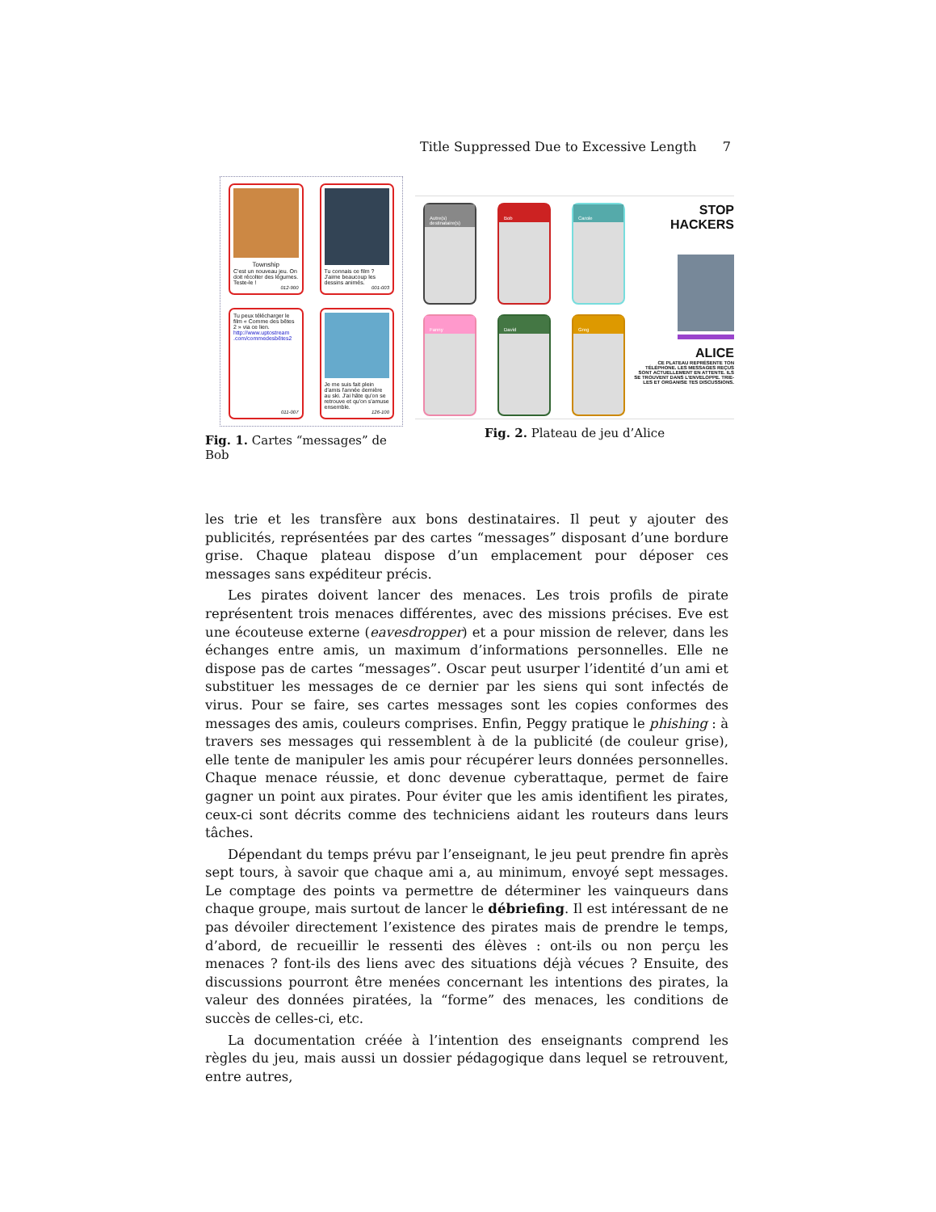Title Suppressed Due to Excessive Length 7
Township
C'est un nouveau jeu. On doit récolter des légumes. Teste-le !
012-900
Tu connais ce film ? J'aime beaucoup les dessins animés.
001-003
Tu peux télécharger le film « Comme des bêtes 2 » via ce lien.
http://www.uptostream .com/commedesbêtes2
011-007
Je me suis fait plein d'amis l'année dernière au ski. J'ai hâte qu'on se retrouve et qu'on s'amuse ensemble.
126-100
Fig. 1. Cartes “messages” de Bob
Autre(s) destinataire(s)
Bob
Carole
Fanny
David
Greg
STOP HACKERS
ALICE
CE PLATEAU REPRÉSENTE TON TÉLÉPHONE. LES MESSAGES REÇUS SONT ACTUELLEMENT EN ATTENTE. ILS SE TROUVENT DANS L'ENVELOPPE. TRIE-LES ET ORGANISE TES DISCUSSIONS.
Fig. 2. Plateau de jeu d’Alice
les trie et les transfère aux bons destinataires. Il peut y ajouter des publicités, représentées par des cartes “messages” disposant d’une bordure grise. Chaque plateau dispose d’un emplacement pour déposer ces messages sans expéditeur précis.
Les pirates doivent lancer des menaces. Les trois profils de pirate représentent trois menaces différentes, avec des missions précises. Eve est une écouteuse externe (eavesdropper) et a pour mission de relever, dans les échanges entre amis, un maximum d’informations personnelles. Elle ne dispose pas de cartes “messages”. Oscar peut usurper l’identité d’un ami et substituer les messages de ce dernier par les siens qui sont infectés de virus. Pour se faire, ses cartes messages sont les copies conformes des messages des amis, couleurs comprises. Enfin, Peggy pratique le phishing : à travers ses messages qui ressemblent à de la publicité (de couleur grise), elle tente de manipuler les amis pour récupérer leurs données personnelles. Chaque menace réussie, et donc devenue cyberattaque, permet de faire gagner un point aux pirates. Pour éviter que les amis identifient les pirates, ceux-ci sont décrits comme des techniciens aidant les routeurs dans leurs tâches.
Dépendant du temps prévu par l’enseignant, le jeu peut prendre fin après sept tours, à savoir que chaque ami a, au minimum, envoyé sept messages. Le comptage des points va permettre de déterminer les vainqueurs dans chaque groupe, mais surtout de lancer le débriefing. Il est intéressant de ne pas dévoiler directement l’existence des pirates mais de prendre le temps, d’abord, de recueillir le ressenti des élèves : ont-ils ou non perçu les menaces ? font-ils des liens avec des situations déjà vécues ? Ensuite, des discussions pourront être menées concernant les intentions des pirates, la valeur des données piratées, la “forme” des menaces, les conditions de succès de celles-ci, etc.
La documentation créée à l’intention des enseignants comprend les règles du jeu, mais aussi un dossier pédagogique dans lequel se retrouvent, entre autres,